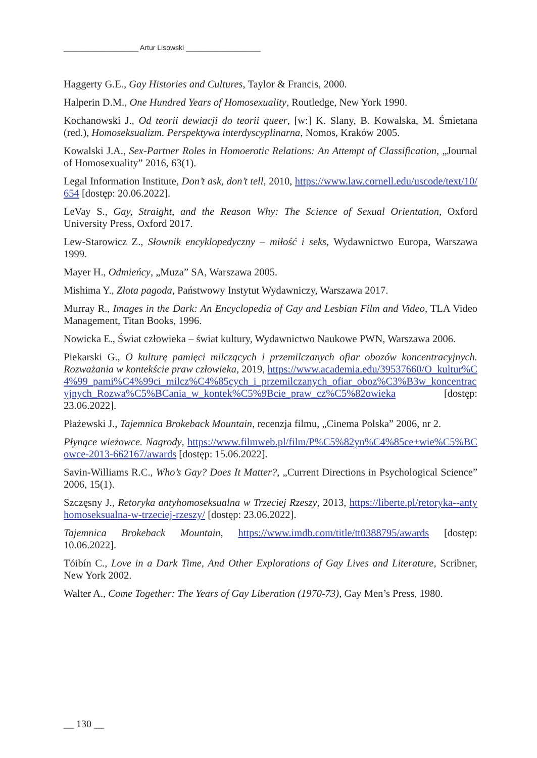___________________ Artur Lisowski ___________________
Haggerty G.E., Gay Histories and Cultures, Taylor & Francis, 2000.
Halperin D.M., One Hundred Years of Homosexuality, Routledge, New York 1990.
Kochanowski J., Od teorii dewiacji do teorii queer, [w:] K. Slany, B. Kowalska, M. Śmietana (red.), Homoseksualizm. Perspektywa interdyscyplinarna, Nomos, Kraków 2005.
Kowalski J.A., Sex-Partner Roles in Homoerotic Relations: An Attempt of Classification, „Journal of Homosexuality” 2016, 63(1).
Legal Information Institute, Don’t ask, don’t tell, 2010, https://www.law.cornell.edu/uscode/text/10/654 [dostęp: 20.06.2022].
LeVay S., Gay, Straight, and the Reason Why: The Science of Sexual Orientation, Oxford University Press, Oxford 2017.
Lew-Starowicz Z., Słownik encyklopedyczny – miłość i seks, Wydawnictwo Europa, Warszawa 1999.
Mayer H., Odmieńcy, „Muza” SA, Warszawa 2005.
Mishima Y., Złota pagoda, Państwowy Instytut Wydawniczy, Warszawa 2017.
Murray R., Images in the Dark: An Encyclopedia of Gay and Lesbian Film and Video, TLA Video Management, Titan Books, 1996.
Nowicka E., Świat człowieka – świat kultury, Wydawnictwo Naukowe PWN, Warszawa 2006.
Piekarski G., O kulturę pamięci milczących i przemilczanych ofiar obozów koncentracyjnych. Rozważania w kontekście praw człowieka, 2019, https://www.academia.edu/39537660/O_kultur%C4%99_pami%C4%99ci_milcz%C4%85cych_i_przemilczanych_ofiar_oboz%C3%B3w_koncentracyjnych_Rozwa%C5%BCania_w_kontek%C5%9Bcie_praw_cz%C5%82owieka [dostęp: 23.06.2022].
Płażewski J., Tajemnica Brokeback Mountain, recenzja filmu, „Cinema Polska” 2006, nr 2.
Płynące wieżowce. Nagrody, https://www.filmweb.pl/film/P%C5%82yn%C4%85ce+wie%C5%BCowce-2013-662167/awards [dostęp: 15.06.2022].
Savin-Williams R.C., Who’s Gay? Does It Matter?, „Current Directions in Psychological Science” 2006, 15(1).
Szczęsny J., Retoryka antyhomoseksualna w Trzeciej Rzeszy, 2013, https://liberte.pl/retoryka--antyhomoseksualna-w-trzeciej-rzeszy/ [dostęp: 23.06.2022].
Tajemnica Brokeback Mountain, https://www.imdb.com/title/tt0388795/awards [dostęp: 10.06.2022].
Tóibín C., Love in a Dark Time, And Other Explorations of Gay Lives and Literature, Scribner, New York 2002.
Walter A., Come Together: The Years of Gay Liberation (1970-73), Gay Men’s Press, 1980.
__ 130 __